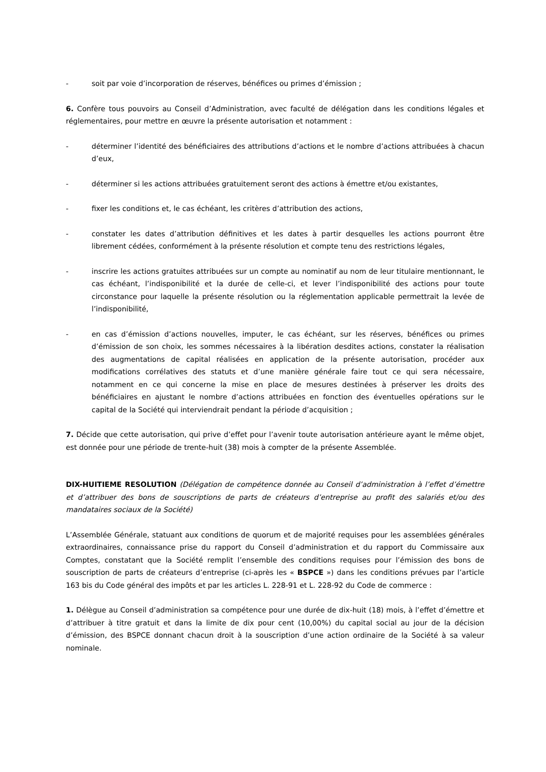- soit par voie d’incorporation de réserves, bénéfices ou primes d’émission ;
6. Confère tous pouvoirs au Conseil d’Administration, avec faculté de délégation dans les conditions légales et réglementaires, pour mettre en œuvre la présente autorisation et notamment :
- déterminer l’identité des bénéficiaires des attributions d’actions et le nombre d’actions attribuées à chacun d’eux,
- déterminer si les actions attribuées gratuitement seront des actions à émettre et/ou existantes,
- fixer les conditions et, le cas échéant, les critères d’attribution des actions,
- constater les dates d’attribution définitives et les dates à partir desquelles les actions pourront être librement cédées, conformément à la présente résolution et compte tenu des restrictions légales,
- inscrire les actions gratuites attribuées sur un compte au nominatif au nom de leur titulaire mentionnant, le cas échéant, l’indisponibilité et la durée de celle-ci, et lever l’indisponibilité des actions pour toute circonstance pour laquelle la présente résolution ou la réglementation applicable permettrait la levée de l’indisponibilité,
- en cas d’émission d’actions nouvelles, imputer, le cas échéant, sur les réserves, bénéfices ou primes d’émission de son choix, les sommes nécessaires à la libération desdites actions, constater la réalisation des augmentations de capital réalisées en application de la présente autorisation, procéder aux modifications corrélatives des statuts et d’une manière générale faire tout ce qui sera nécessaire, notamment en ce qui concerne la mise en place de mesures destinées à préserver les droits des bénéficiaires en ajustant le nombre d’actions attribuées en fonction des éventuelles opérations sur le capital de la Société qui interviendrait pendant la période d’acquisition ;
7. Décide que cette autorisation, qui prive d’effet pour l’avenir toute autorisation antérieure ayant le même objet, est donnée pour une période de trente-huit (38) mois à compter de la présente Assemblée.
DIX-HUITIEME RESOLUTION (Délégation de compétence donnée au Conseil d’administration à l’effet d’émettre et d’attribuer des bons de souscriptions de parts de créateurs d’entreprise au profit des salariés et/ou des mandataires sociaux de la Société)
L’Assemblée Générale, statuant aux conditions de quorum et de majorité requises pour les assemblées générales extraordinaires, connaissance prise du rapport du Conseil d’administration et du rapport du Commissaire aux Comptes, constatant que la Société remplit l’ensemble des conditions requises pour l’émission des bons de souscription de parts de créateurs d’entreprise (ci-après les « BSPCE ») dans les conditions prévues par l’article 163 bis du Code général des impôts et par les articles L. 228-91 et L. 228-92 du Code de commerce :
1. Délègue au Conseil d’administration sa compétence pour une durée de dix-huit (18) mois, à l’effet d’émettre et d’attribuer à titre gratuit et dans la limite de dix pour cent (10,00%) du capital social au jour de la décision d’émission, des BSPCE donnant chacun droit à la souscription d’une action ordinaire de la Société à sa valeur nominale.